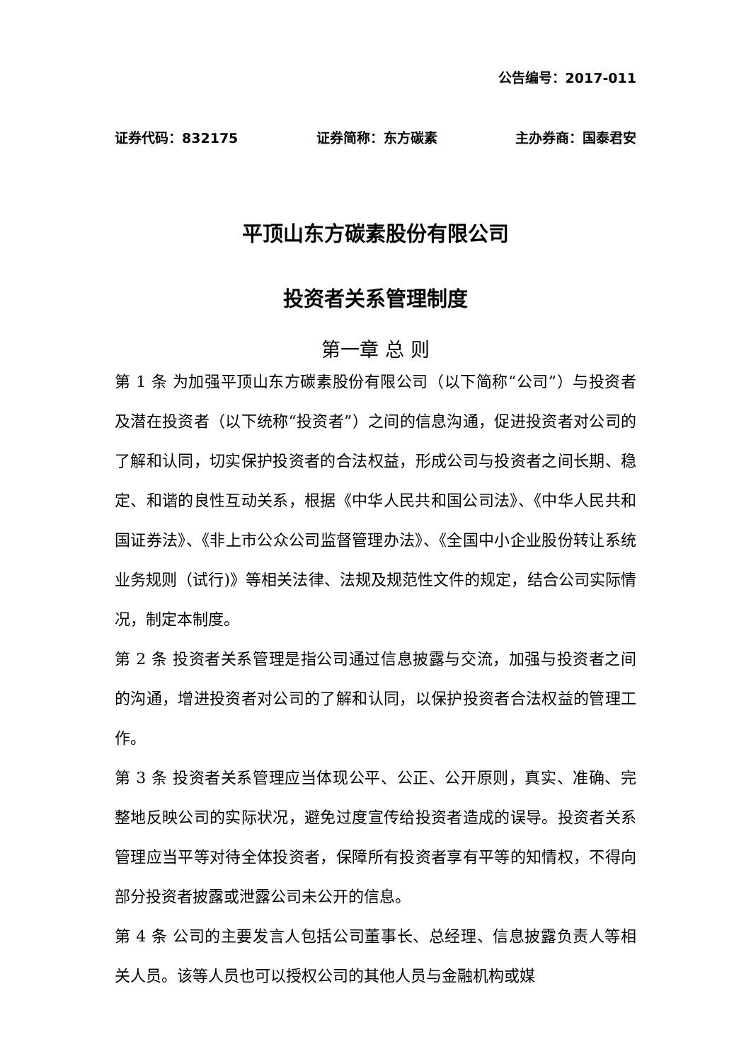公告编号：2017-011
证券代码：832175 证券简称：东方碳素 主办券商：国泰君安
平顶山东方碳素股份有限公司
投资者关系管理制度
第一章 总 则
第 1 条 为加强平顶山东方碳素股份有限公司（以下简称“公司”）与投资者及潜在投资者（以下统称“投资者”）之间的信息沟通，促进投资者对公司的了解和认同，切实保护投资者的合法权益，形成公司与投资者之间长期、稳定、和谐的良性互动关系，根据《中华人民共和国公司法》、《中华人民共和国证券法》、《非上市公众公司监督管理办法》、《全国中小企业股份转让系统业务规则（试行)》等相关法律、法规及规范性文件的规定，结合公司实际情况，制定本制度。
第 2 条 投资者关系管理是指公司通过信息披露与交流，加强与投资者之间的沟通，增进投资者对公司的了解和认同，以保护投资者合法权益的管理工作。
第 3 条 投资者关系管理应当体现公平、公正、公开原则，真实、准确、完整地反映公司的实际状况，避免过度宣传给投资者造成的误导。投资者关系管理应当平等对待全体投资者，保障所有投资者享有平等的知情权，不得向部分投资者披露或泄露公司未公开的信息。
第 4 条 公司的主要发言人包括公司董事长、总经理、信息披露负责人等相关人员。该等人员也可以授权公司的其他人员与金融机构或媒